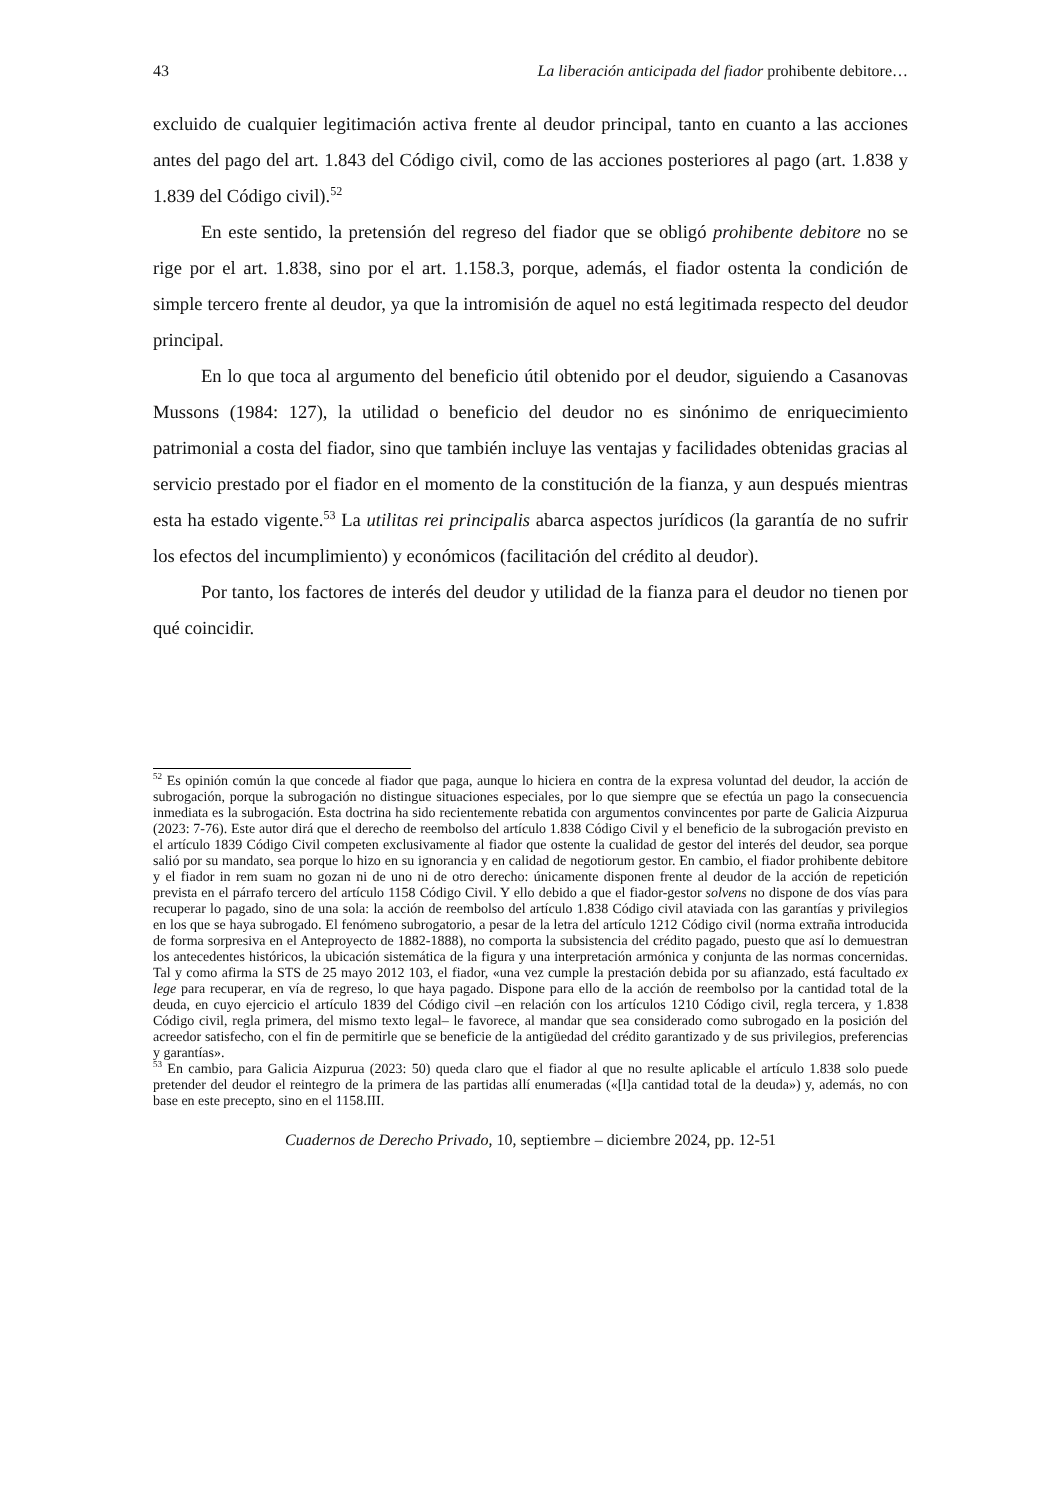43 La liberación anticipada del fiador prohibente debitore…
excluido de cualquier legitimación activa frente al deudor principal, tanto en cuanto a las acciones antes del pago del art. 1.843 del Código civil, como de las acciones posteriores al pago (art. 1.838 y 1.839 del Código civil).<sup>52</sup>
En este sentido, la pretensión del regreso del fiador que se obligó prohibente debitore no se rige por el art. 1.838, sino por el art. 1.158.3, porque, además, el fiador ostenta la condición de simple tercero frente al deudor, ya que la intromisión de aquel no está legitimada respecto del deudor principal.
En lo que toca al argumento del beneficio útil obtenido por el deudor, siguiendo a Casanovas Mussons (1984: 127), la utilidad o beneficio del deudor no es sinónimo de enriquecimiento patrimonial a costa del fiador, sino que también incluye las ventajas y facilidades obtenidas gracias al servicio prestado por el fiador en el momento de la constitución de la fianza, y aun después mientras esta ha estado vigente.<sup>53</sup> La utilitas rei principalis abarca aspectos jurídicos (la garantía de no sufrir los efectos del incumplimiento) y económicos (facilitación del crédito al deudor).
Por tanto, los factores de interés del deudor y utilidad de la fianza para el deudor no tienen por qué coincidir.
<sup>52</sup> Es opinión común la que concede al fiador que paga, aunque lo hiciera en contra de la expresa voluntad del deudor, la acción de subrogación, porque la subrogación no distingue situaciones especiales, por lo que siempre que se efectúa un pago la consecuencia inmediata es la subrogación. Esta doctrina ha sido recientemente rebatida con argumentos convincentes por parte de Galicia Aizpurua (2023: 7-76). Este autor dirá que el derecho de reembolso del artículo 1.838 Código Civil y el beneficio de la subrogación previsto en el artículo 1839 Código Civil competen exclusivamente al fiador que ostente la cualidad de gestor del interés del deudor, sea porque salió por su mandato, sea porque lo hizo en su ignorancia y en calidad de negotiorum gestor. En cambio, el fiador prohibente debitore y el fiador in rem suam no gozan ni de uno ni de otro derecho: únicamente disponen frente al deudor de la acción de repetición prevista en el párrafo tercero del artículo 1158 Código Civil. Y ello debido a que el fiador-gestor solvens no dispone de dos vías para recuperar lo pagado, sino de una sola: la acción de reembolso del artículo 1.838 Código civil ataviada con las garantías y privilegios en los que se haya subrogado. El fenómeno subrogatorio, a pesar de la letra del artículo 1212 Código civil (norma extraña introducida de forma sorpresiva en el Anteproyecto de 1882-1888), no comporta la subsistencia del crédito pagado, puesto que así lo demuestran los antecedentes históricos, la ubicación sistemática de la figura y una interpretación armónica y conjunta de las normas concernidas. Tal y como afirma la STS de 25 mayo 2012 103, el fiador, «una vez cumple la prestación debida por su afianzado, está facultado ex lege para recuperar, en vía de regreso, lo que haya pagado. Dispone para ello de la acción de reembolso por la cantidad total de la deuda, en cuyo ejercicio el artículo 1839 del Código civil –en relación con los artículos 1210 Código civil, regla tercera, y 1.838 Código civil, regla primera, del mismo texto legal– le favorece, al mandar que sea considerado como subrogado en la posición del acreedor satisfecho, con el fin de permitirle que se beneficie de la antigüedad del crédito garantizado y de sus privilegios, preferencias y garantías».
<sup>53</sup> En cambio, para Galicia Aizpurua (2023: 50) queda claro que el fiador al que no resulte aplicable el artículo 1.838 solo puede pretender del deudor el reintegro de la primera de las partidas allí enumeradas («[l]a cantidad total de la deuda») y, además, no con base en este precepto, sino en el 1158.III.
Cuadernos de Derecho Privado, 10, septiembre – diciembre 2024, pp. 12-51